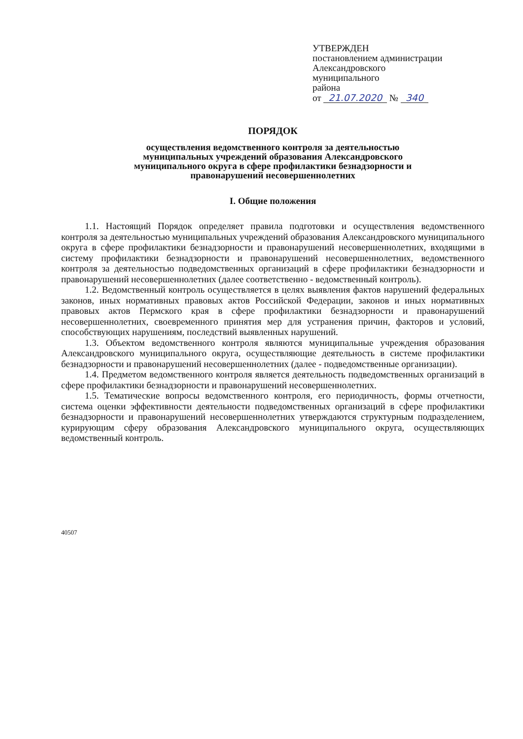УТВЕРЖДЕН
постановлением администрации
Александровского
муниципального
района
от 21.07.2020 № 340
ПОРЯДОК
осуществления ведомственного контроля за деятельностью
муниципальных учреждений образования Александровского
муниципального округа в сфере профилактики безнадзорности и
правонарушений несовершеннолетних
I. Общие положения
1.1. Настоящий Порядок определяет правила подготовки и осуществления ведомственного контроля за деятельностью муниципальных учреждений образования Александровского муниципального округа в сфере профилактики безнадзорности и правонарушений несовершеннолетних, входящими в систему профилактики безнадзорности и правонарушений несовершеннолетних, ведомственного контроля за деятельностью подведомственных организаций в сфере профилактики безнадзорности и правонарушений несовершеннолетних (далее соответственно - ведомственный контроль).
1.2. Ведомственный контроль осуществляется в целях выявления фактов нарушений федеральных законов, иных нормативных правовых актов Российской Федерации, законов и иных нормативных правовых актов Пермского края в сфере профилактики безнадзорности и правонарушений несовершеннолетних, своевременного принятия мер для устранения причин, факторов и условий, способствующих нарушениям, последствий выявленных нарушений.
1.3. Объектом ведомственного контроля являются муниципальные учреждения образования Александровского муниципального округа, осуществляющие деятельность в системе профилактики безнадзорности и правонарушений несовершеннолетних (далее - подведомственные организации).
1.4. Предметом ведомственного контроля является деятельность подведомственных организаций в сфере профилактики безнадзорности и правонарушений несовершеннолетних.
1.5. Тематические вопросы ведомственного контроля, его периодичность, формы отчетности, система оценки эффективности деятельности подведомственных организаций в сфере профилактики безнадзорности и правонарушений несовершеннолетних утверждаются структурным подразделением, курирующим сферу образования Александровского муниципального округа, осуществляющих ведомственный контроль.
40507